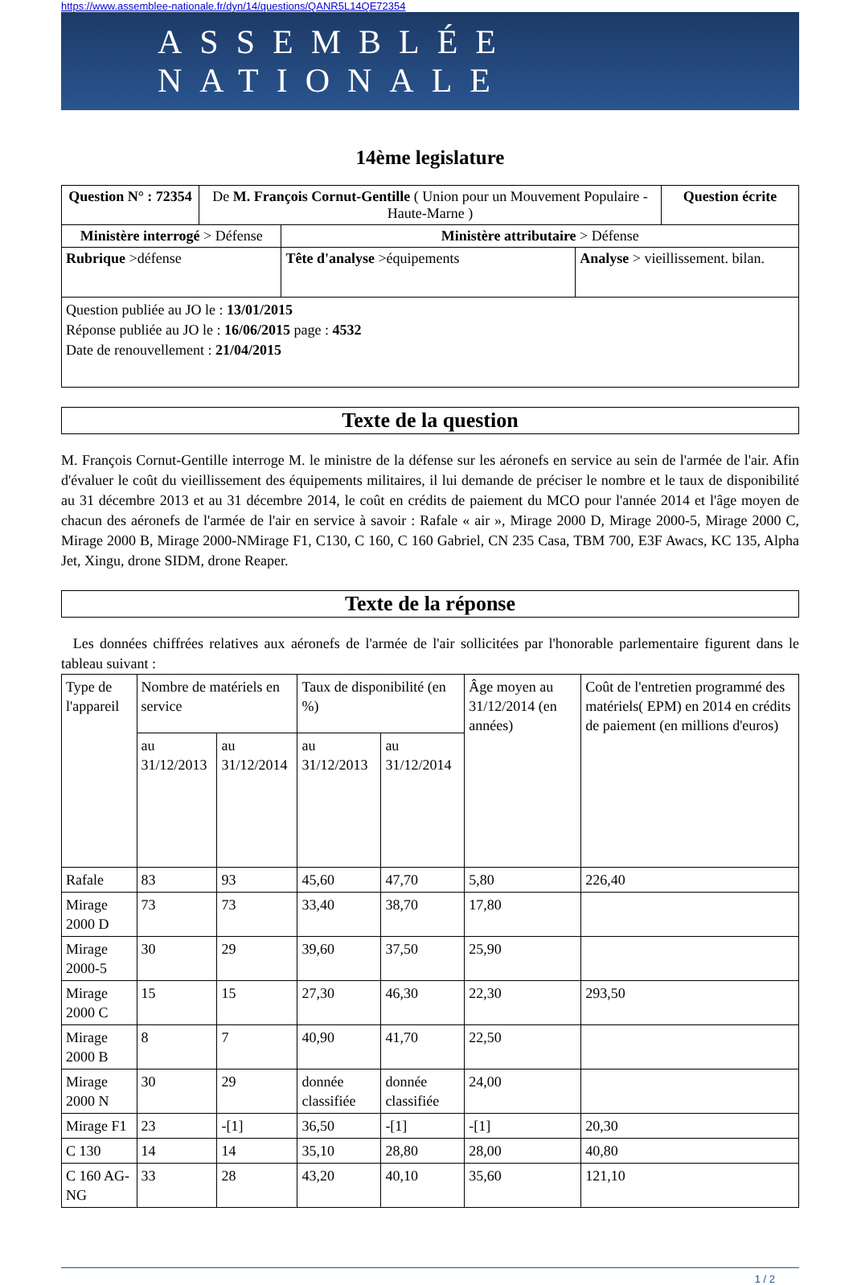https://www.assemblee-nationale.fr/dyn/14/questions/QANR5L14QE72354
ASSEMBLÉE NATIONALE
14ème legislature
| Question N° : 72354 | De M. François Cornut-Gentille ( Union pour un Mouvement Populaire - Haute-Marne ) | | | Question écrite |
| Ministère interrogé > Défense | | Ministère attributaire > Défense | | |
| Rubrique >défense | | Tête d'analyse >équipements | Analyse > vieillissement. bilan. | |
| Question publiée au JO le : 13/01/2015 Réponse publiée au JO le : 16/06/2015 page : 4532 Date de renouvellement : 21/04/2015 | | | | |
Texte de la question
M. François Cornut-Gentille interroge M. le ministre de la défense sur les aéronefs en service au sein de l'armée de l'air. Afin d'évaluer le coût du vieillissement des équipements militaires, il lui demande de préciser le nombre et le taux de disponibilité au 31 décembre 2013 et au 31 décembre 2014, le coût en crédits de paiement du MCO pour l'année 2014 et l'âge moyen de chacun des aéronefs de l'armée de l'air en service à savoir : Rafale « air », Mirage 2000 D, Mirage 2000-5, Mirage 2000 C, Mirage 2000 B, Mirage 2000-NMirage F1, C130, C 160, C 160 Gabriel, CN 235 Casa, TBM 700, E3F Awacs, KC 135, Alpha Jet, Xingu, drone SIDM, drone Reaper.
Texte de la réponse
Les données chiffrées relatives aux aéronefs de l'armée de l'air sollicitées par l'honorable parlementaire figurent dans le tableau suivant :
| Type de l'appareil | Nombre de matériels en service | | Taux de disponibilité (en %) | | Âge moyen au 31/12/2014 (en années) | Coût de l'entretien programmé des matériels( EPM) en 2014 en crédits de paiement (en millions d'euros) |
| --- | --- | --- | --- | --- | --- | --- |
| | au 31/12/2013 | au 31/12/2014 | au 31/12/2013 | au 31/12/2014 | | |
| Rafale | 83 | 93 | 45,60 | 47,70 | 5,80 | 226,40 |
| Mirage 2000 D | 73 | 73 | 33,40 | 38,70 | 17,80 | |
| Mirage 2000-5 | 30 | 29 | 39,60 | 37,50 | 25,90 | |
| Mirage 2000 C | 15 | 15 | 27,30 | 46,30 | 22,30 | 293,50 |
| Mirage 2000 B | 8 | 7 | 40,90 | 41,70 | 22,50 | |
| Mirage 2000 N | 30 | 29 | donnée classifiée | donnée classifiée | 24,00 | |
| Mirage F1 | 23 | -[1] | 36,50 | -[1] | -[1] | 20,30 |
| C 130 | 14 | 14 | 35,10 | 28,80 | 28,00 | 40,80 |
| C 160 AG-NG | 33 | 28 | 43,20 | 40,10 | 35,60 | 121,10 |
1 / 2